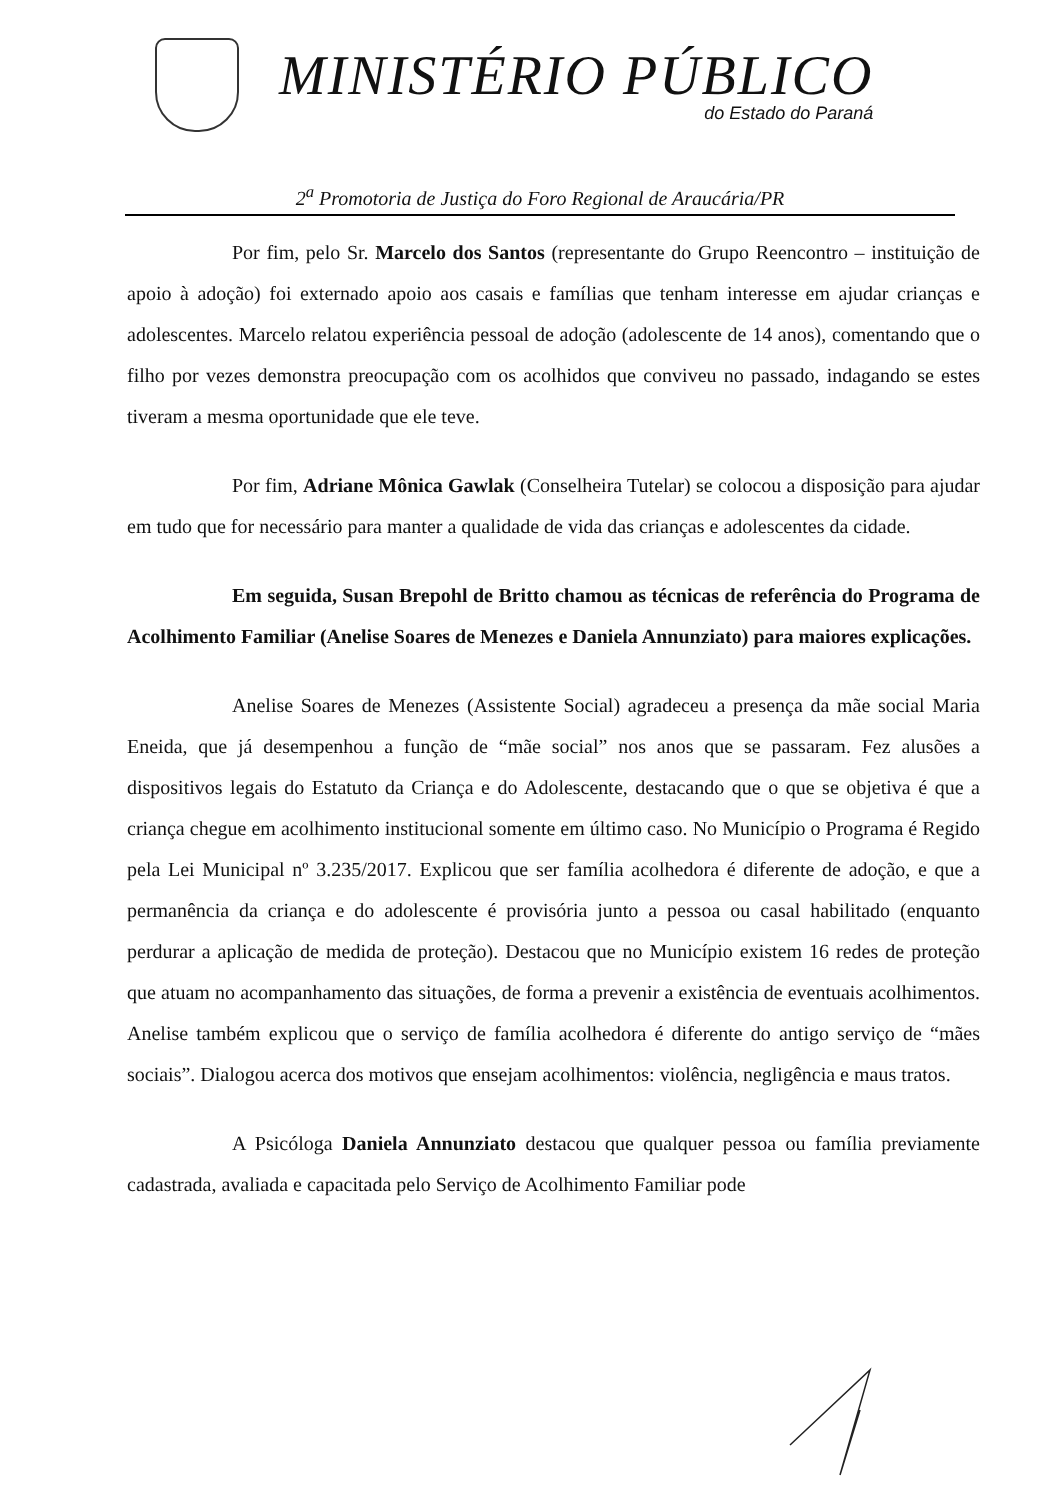MINISTÉRIO PÚBLICO
do Estado do Paraná
2<sup>a</sup> Promotoria de Justiça do Foro Regional de Araucária/PR
Por fim, pelo Sr. Marcelo dos Santos (representante do Grupo Reencontro – instituição de apoio à adoção) foi externado apoio aos casais e famílias que tenham interesse em ajudar crianças e adolescentes. Marcelo relatou experiência pessoal de adoção (adolescente de 14 anos), comentando que o filho por vezes demonstra preocupação com os acolhidos que conviveu no passado, indagando se estes tiveram a mesma oportunidade que ele teve.
Por fim, Adriane Mônica Gawlak (Conselheira Tutelar) se colocou a disposição para ajudar em tudo que for necessário para manter a qualidade de vida das crianças e adolescentes da cidade.
Em seguida, Susan Brepohl de Britto chamou as técnicas de referência do Programa de Acolhimento Familiar (Anelise Soares de Menezes e Daniela Annunziato) para maiores explicações.
Anelise Soares de Menezes (Assistente Social) agradeceu a presença da mãe social Maria Eneida, que já desempenhou a função de “mãe social” nos anos que se passaram. Fez alusões a dispositivos legais do Estatuto da Criança e do Adolescente, destacando que o que se objetiva é que a criança chegue em acolhimento institucional somente em último caso. No Município o Programa é Regido pela Lei Municipal nº 3.235/2017. Explicou que ser família acolhedora é diferente de adoção, e que a permanência da criança e do adolescente é provisória junto a pessoa ou casal habilitado (enquanto perdurar a aplicação de medida de proteção). Destacou que no Município existem 16 redes de proteção que atuam no acompanhamento das situações, de forma a prevenir a existência de eventuais acolhimentos. Anelise também explicou que o serviço de família acolhedora é diferente do antigo serviço de “mães sociais”. Dialogou acerca dos motivos que ensejam acolhimentos: violência, negligência e maus tratos.
A Psicóloga Daniela Annunziato destacou que qualquer pessoa ou família previamente cadastrada, avaliada e capacitada pelo Serviço de Acolhimento Familiar pode